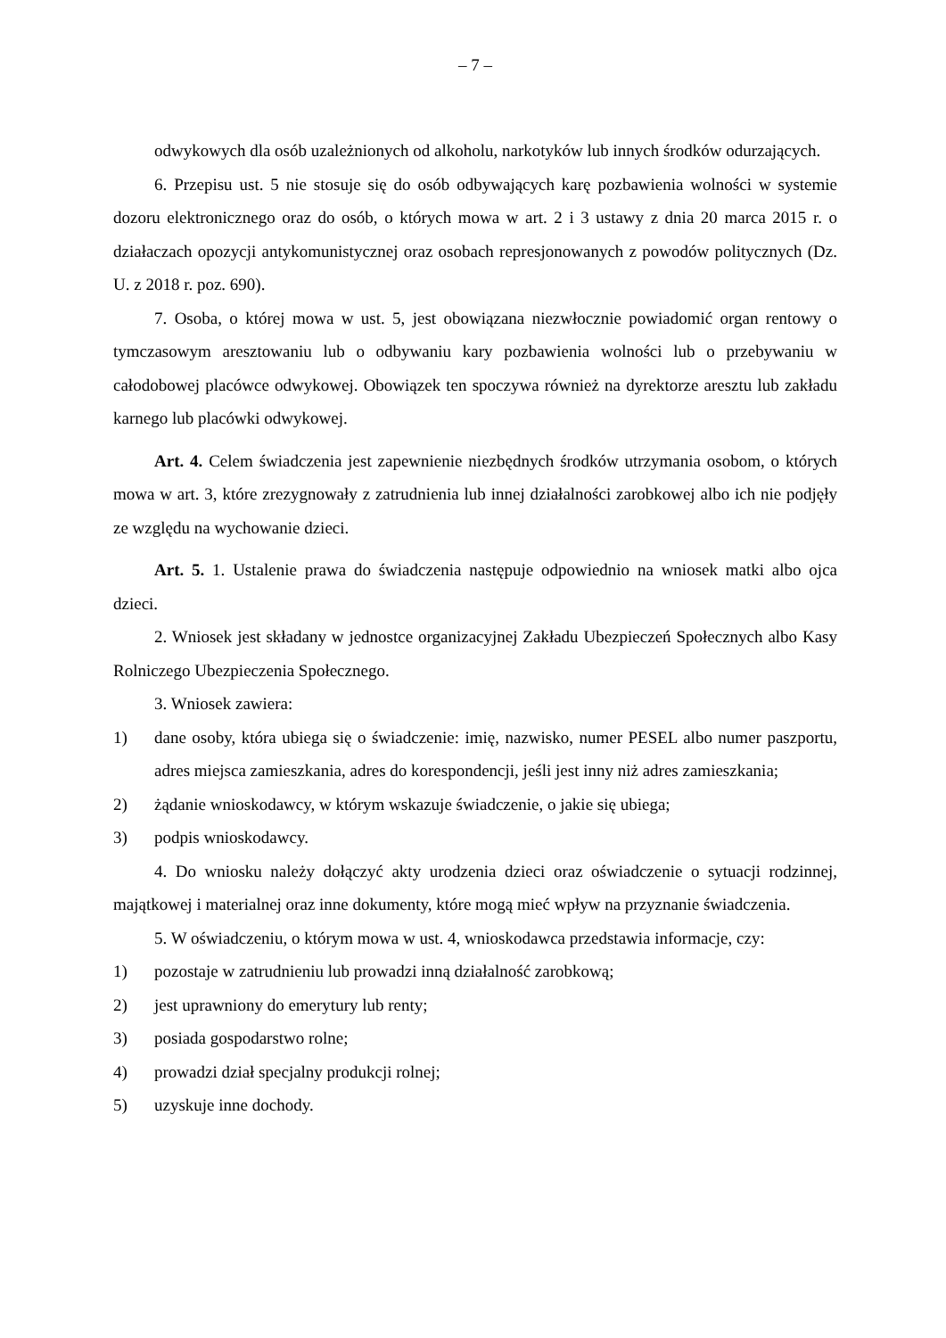– 7 –
odwykowych dla osób uzależnionych od alkoholu, narkotyków lub innych środków odurzających.
6. Przepisu ust. 5 nie stosuje się do osób odbywających karę pozbawienia wolności w systemie dozoru elektronicznego oraz do osób, o których mowa w art. 2 i 3 ustawy z dnia 20 marca 2015 r. o działaczach opozycji antykomunistycznej oraz osobach represjonowanych z powodów politycznych (Dz. U. z 2018 r. poz. 690).
7. Osoba, o której mowa w ust. 5, jest obowiązana niezwłocznie powiadomić organ rentowy o tymczasowym aresztowaniu lub o odbywaniu kary pozbawienia wolności lub o przebywaniu w całodobowej placówce odwykowej. Obowiązek ten spoczywa również na dyrektorze aresztu lub zakładu karnego lub placówki odwykowej.
Art. 4. Celem świadczenia jest zapewnienie niezbędnych środków utrzymania osobom, o których mowa w art. 3, które zrezygnowały z zatrudnienia lub innej działalności zarobkowej albo ich nie podjęły ze względu na wychowanie dzieci.
Art. 5. 1. Ustalenie prawa do świadczenia następuje odpowiednio na wniosek matki albo ojca dzieci.
2. Wniosek jest składany w jednostce organizacyjnej Zakładu Ubezpieczeń Społecznych albo Kasy Rolniczego Ubezpieczenia Społecznego.
3. Wniosek zawiera:
1) dane osoby, która ubiega się o świadczenie: imię, nazwisko, numer PESEL albo numer paszportu, adres miejsca zamieszkania, adres do korespondencji, jeśli jest inny niż adres zamieszkania;
2) żądanie wnioskodawcy, w którym wskazuje świadczenie, o jakie się ubiega;
3) podpis wnioskodawcy.
4. Do wniosku należy dołączyć akty urodzenia dzieci oraz oświadczenie o sytuacji rodzinnej, majątkowej i materialnej oraz inne dokumenty, które mogą mieć wpływ na przyznanie świadczenia.
5. W oświadczeniu, o którym mowa w ust. 4, wnioskodawca przedstawia informacje, czy:
1) pozostaje w zatrudnieniu lub prowadzi inną działalność zarobkową;
2) jest uprawniony do emerytury lub renty;
3) posiada gospodarstwo rolne;
4) prowadzi dział specjalny produkcji rolnej;
5) uzyskuje inne dochody.